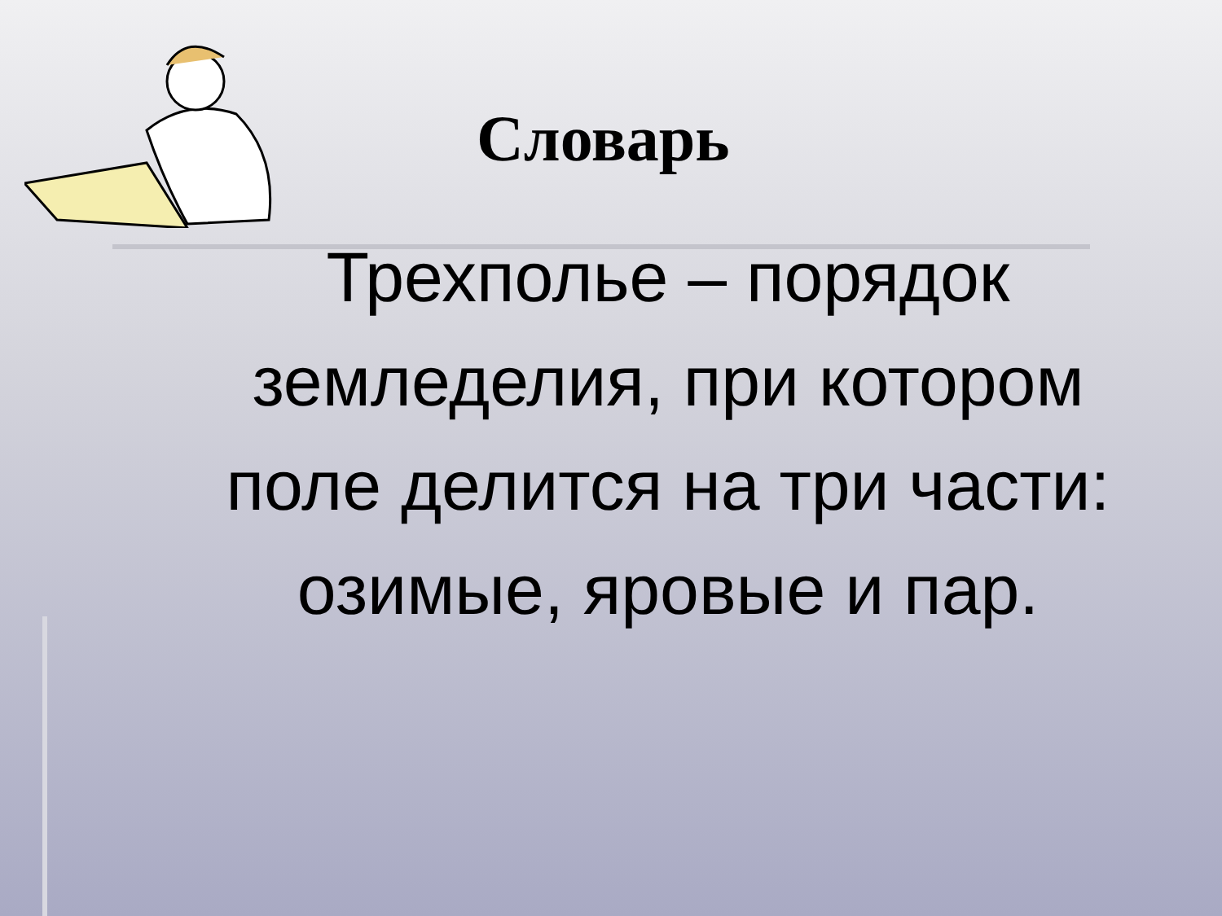Словарь
Трехполье – порядок земледелия, при котором поле делится на три части: озимые, яровые и пар.